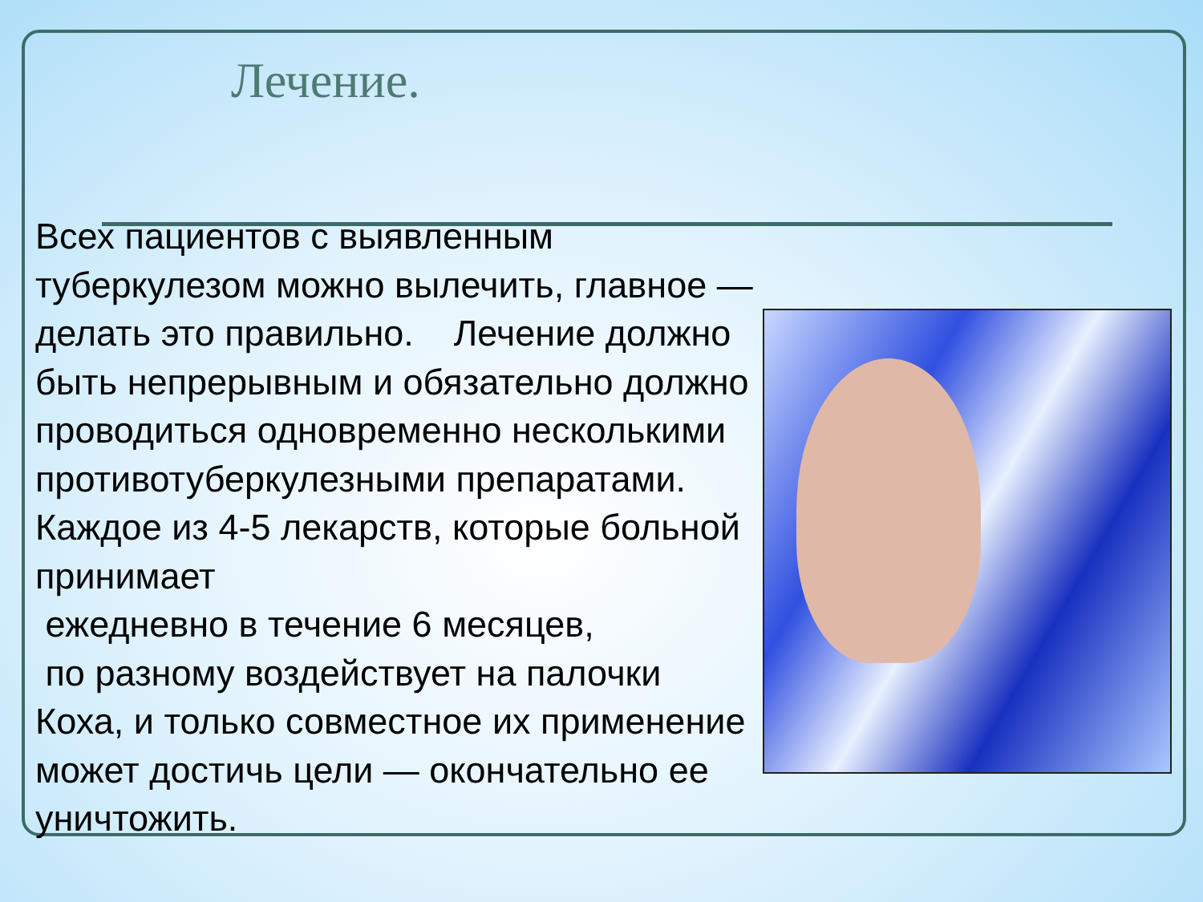Лечение.
Всех пациентов с выявленным туберкулезом можно вылечить, главное — делать это правильно. Лечение должно быть непрерывным и обязательно должно проводиться одновременно несколькими противотуберкулезными препаратами. Каждое из 4-5 лекарств, которые больной принимает
ежедневно в течение 6 месяцев,
по разному воздействует на палочки Коха, и только совместное их применение может достичь цели — окончательно ее уничтожить.